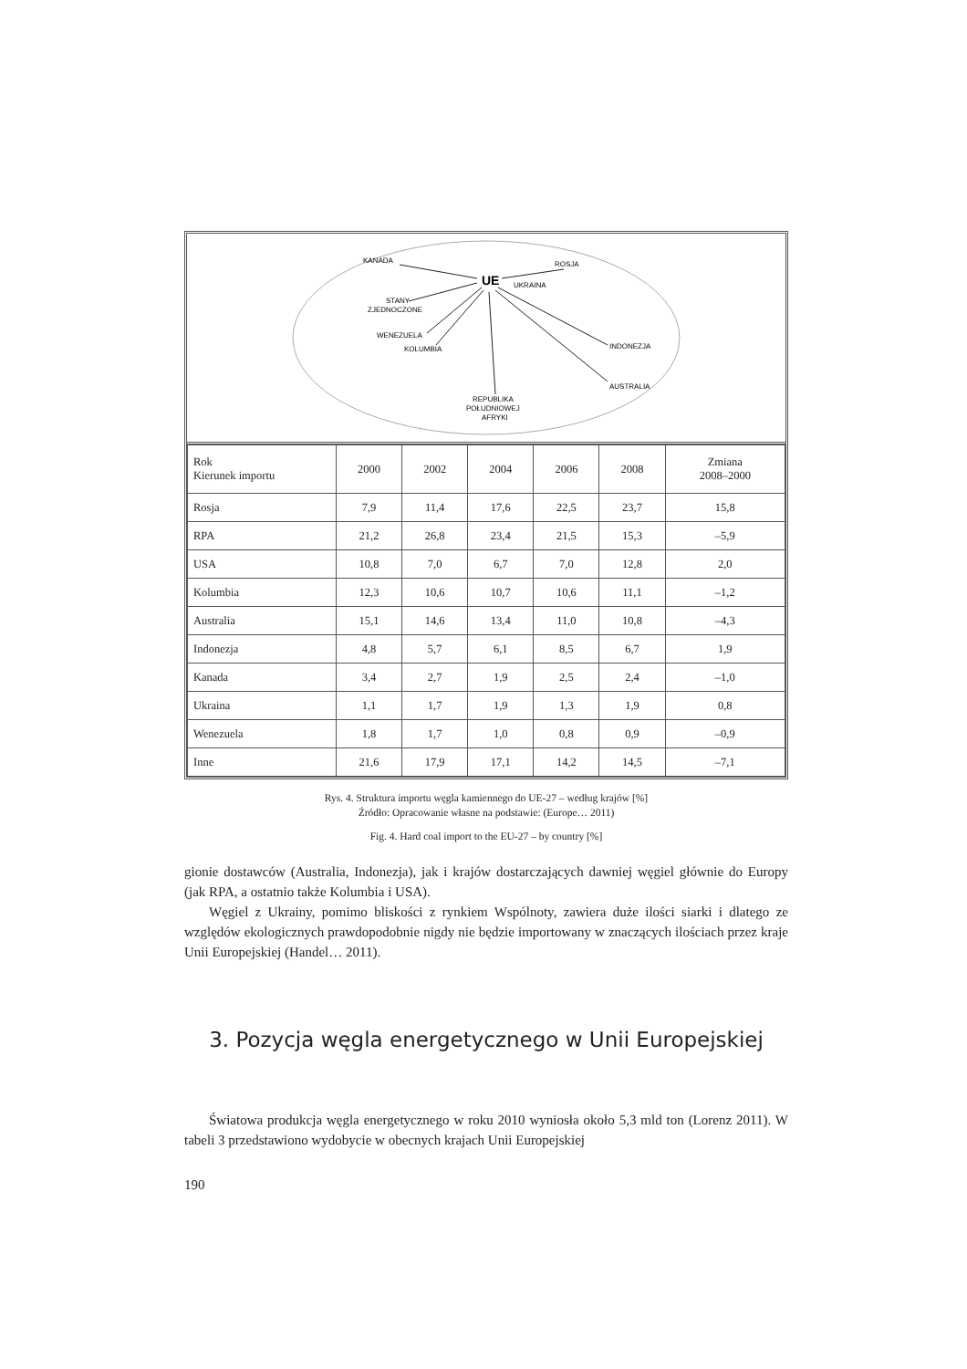UE
KANADA
ROSJA
UKRAINA
STANY
ZJEDNOCZONE
WENEZUELA
KOLUMBIA
INDONEZJA
AUSTRALIA
REPUBLIKA
POŁUDNIOWEJ
AFRYKI
| Rok Kierunek importu | 2000 | 2002 | 2004 | 2006 | 2008 | Zmiana 2008–2000 |
| --- | --- | --- | --- | --- | --- | --- |
| Rosja | 7,9 | 11,4 | 17,6 | 22,5 | 23,7 | 15,8 |
| RPA | 21,2 | 26,8 | 23,4 | 21,5 | 15,3 | –5,9 |
| USA | 10,8 | 7,0 | 6,7 | 7,0 | 12,8 | 2,0 |
| Kolumbia | 12,3 | 10,6 | 10,7 | 10,6 | 11,1 | –1,2 |
| Australia | 15,1 | 14,6 | 13,4 | 11,0 | 10,8 | –4,3 |
| Indonezja | 4,8 | 5,7 | 6,1 | 8,5 | 6,7 | 1,9 |
| Kanada | 3,4 | 2,7 | 1,9 | 2,5 | 2,4 | –1,0 |
| Ukraina | 1,1 | 1,7 | 1,9 | 1,3 | 1,9 | 0,8 |
| Wenezuela | 1,8 | 1,7 | 1,0 | 0,8 | 0,9 | –0,9 |
| Inne | 21,6 | 17,9 | 17,1 | 14,2 | 14,5 | –7,1 |
Rys. 4. Struktura importu węgla kamiennego do UE-27 – według krajów [%]
Źródło: Opracowanie własne na podstawie: (Europe… 2011)
Fig. 4. Hard coal import to the EU-27 – by country [%]
gionie dostawców (Australia, Indonezja), jak i krajów dostarczających dawniej węgiel głównie do Europy (jak RPA, a ostatnio także Kolumbia i USA).
Węgiel z Ukrainy, pomimo bliskości z rynkiem Wspólnoty, zawiera duże ilości siarki i dlatego ze względów ekologicznych prawdopodobnie nigdy nie będzie importowany w znaczących ilościach przez kraje Unii Europejskiej (Handel… 2011).
3. Pozycja węgla energetycznego w Unii Europejskiej
Światowa produkcja węgla energetycznego w roku 2010 wyniosła około 5,3 mld ton (Lorenz 2011). W tabeli 3 przedstawiono wydobycie w obecnych krajach Unii Europejskiej
190